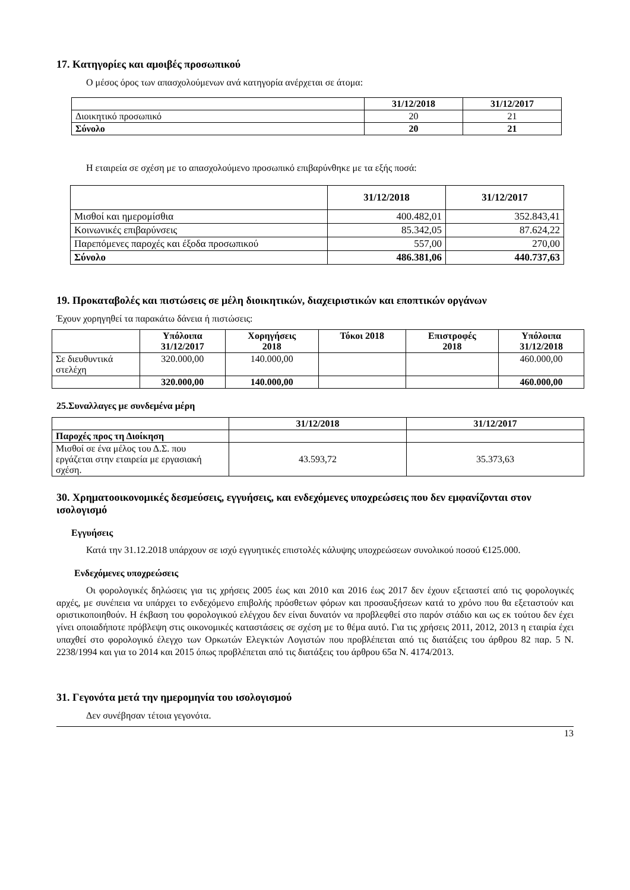17. Κατηγορίες και αμοιβές προσωπικού
Ο μέσος όρος των απασχολούμενων ανά κατηγορία ανέρχεται σε άτομα:
| | 31/12/2018 | 31/12/2017 |
| --- | --- | --- |
| Διοικητικό προσωπικό | 20 | 21 |
| Σύνολο | 20 | 21 |
Η εταιρεία σε σχέση με το απασχολούμενο προσωπικό επιβαρύνθηκε με τα εξής ποσά:
| | 31/12/2018 | 31/12/2017 |
| --- | --- | --- |
| Μισθοί και ημερομίσθια | 400.482,01 | 352.843,41 |
| Κοινωνικές επιβαρύνσεις | 85.342,05 | 87.624,22 |
| Παρεπόμενες παροχές και έξοδα προσωπικού | 557,00 | 270,00 |
| Σύνολο | 486.381,06 | 440.737,63 |
19. Προκαταβολές και πιστώσεις σε μέλη διοικητικών, διαχειριστικών και εποπτικών οργάνων
Έχουν χορηγηθεί τα παρακάτω δάνεια ή πιστώσεις:
| | Υπόλοιπα 31/12/2017 | Χορηγήσεις 2018 | Τόκοι 2018 | Επιστροφές 2018 | Υπόλοιπα 31/12/2018 |
| --- | --- | --- | --- | --- | --- |
| Σε διευθυντικά στελέχη | 320.000,00 | 140.000,00 | | | 460.000,00 |
| | 320.000,00 | 140.000,00 | | | 460.000,00 |
25.Συναλλαγες με συνδεμένα μέρη
| | 31/12/2018 | 31/12/2017 |
| --- | --- | --- |
| Παροχές προς τη Διοίκηση | | |
| Μισθοί σε ένα μέλος του Δ.Σ. που εργάζεται στην εταιρεία με εργασιακή σχέση. | 43.593,72 | 35.373,63 |
30. Χρηματοοικονομικές δεσμεύσεις, εγγυήσεις, και ενδεχόμενες υποχρεώσεις που δεν εμφανίζονται στον ισολογισμό
Εγγυήσεις
Κατά την 31.12.2018 υπάρχουν σε ισχύ εγγυητικές επιστολές κάλυψης υποχρεώσεων συνολικού ποσού €125.000.
Ενδεχόμενες υποχρεώσεις
Οι φορολογικές δηλώσεις για τις χρήσεις 2005 έως και 2010 και 2016 έως 2017 δεν έχουν εξεταστεί από τις φορολογικές αρχές, με συνέπεια να υπάρχει το ενδεχόμενο επιβολής πρόσθετων φόρων και προσαυξήσεων κατά το χρόνο που θα εξεταστούν και οριστικοποιηθούν. Η έκβαση του φορολογικού ελέγχου δεν είναι δυνατόν να προβλεφθεί στο παρόν στάδιο και ως εκ τούτου δεν έχει γίνει οποιαδήποτε πρόβλεψη στις οικονομικές καταστάσεις σε σχέση με το θέμα αυτό. Για τις χρήσεις 2011, 2012, 2013 η εταιρία έχει υπαχθεί στο φορολογικό έλεγχο των Ορκωτών Ελεγκτών Λογιστών που προβλέπεται από τις διατάξεις του άρθρου 82 παρ. 5 Ν. 2238/1994 και για το 2014 και 2015 όπως προβλέπεται από τις διατάξεις του άρθρου 65α Ν. 4174/2013.
31. Γεγονότα μετά την ημερομηνία του ισολογισμού
Δεν συνέβησαν τέτοια γεγονότα.
13